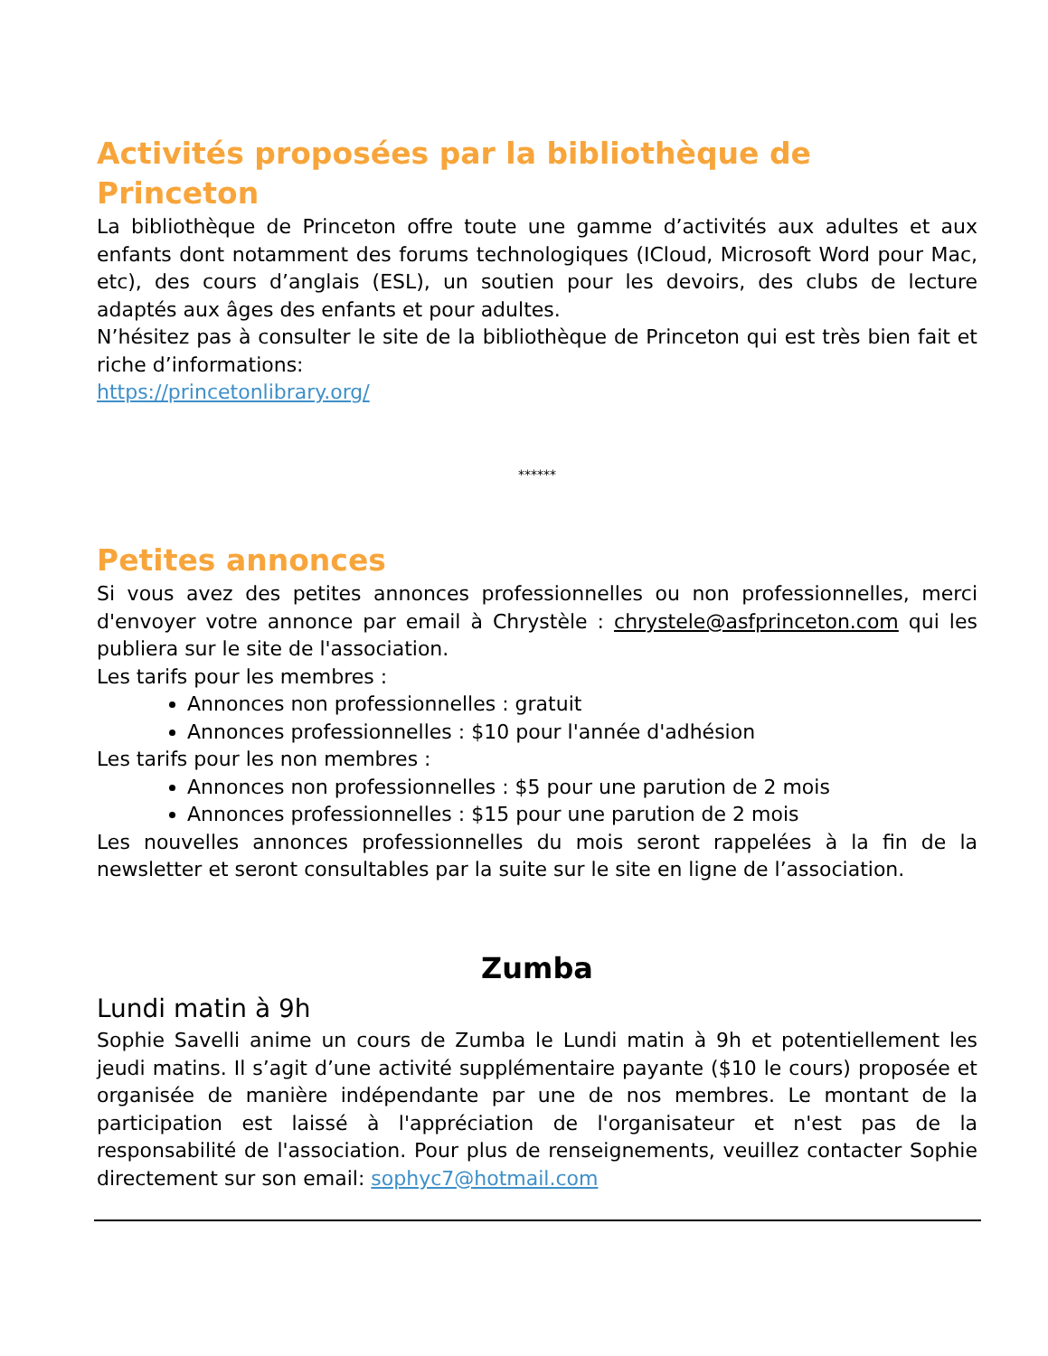Activités proposées par la bibliothèque de Princeton
La bibliothèque de Princeton offre toute une gamme d’activités aux adultes et aux enfants dont notamment des forums technologiques (ICloud, Microsoft Word pour Mac, etc), des cours d’anglais (ESL), un soutien pour les devoirs, des clubs de lecture adaptés aux âges des enfants et pour adultes.
N’hésitez pas à consulter le site de la bibliothèque de Princeton qui est très bien fait et riche d’informations:
https://princetonlibrary.org/
******
Petites annonces
Si vous avez des petites annonces professionnelles ou non professionnelles, merci d'envoyer votre annonce par email à Chrystèle : chrystele@asfprinceton.com qui les publiera sur le site de l'association.
Les tarifs pour les membres :
Annonces non professionnelles : gratuit
Annonces professionnelles : $10 pour l'année d'adhésion
Les tarifs pour les non membres :
Annonces non professionnelles : $5 pour une parution de 2 mois
Annonces professionnelles : $15 pour une parution de 2 mois
Les nouvelles annonces professionnelles du mois seront rappelées à la fin de la newsletter et seront consultables par la suite sur le site en ligne de l’association.
Zumba
Lundi matin à 9h
Sophie Savelli anime un cours de Zumba le Lundi matin à 9h et potentiellement les jeudi matins. Il s’agit d’une activité supplémentaire payante ($10 le cours) proposée et organisée de manière indépendante par une de nos membres. Le montant de la participation est laissé à l'appréciation de l'organisateur et n'est pas de la responsabilité de l'association. Pour plus de renseignements, veuillez contacter Sophie directement sur son email: sophyc7@hotmail.com